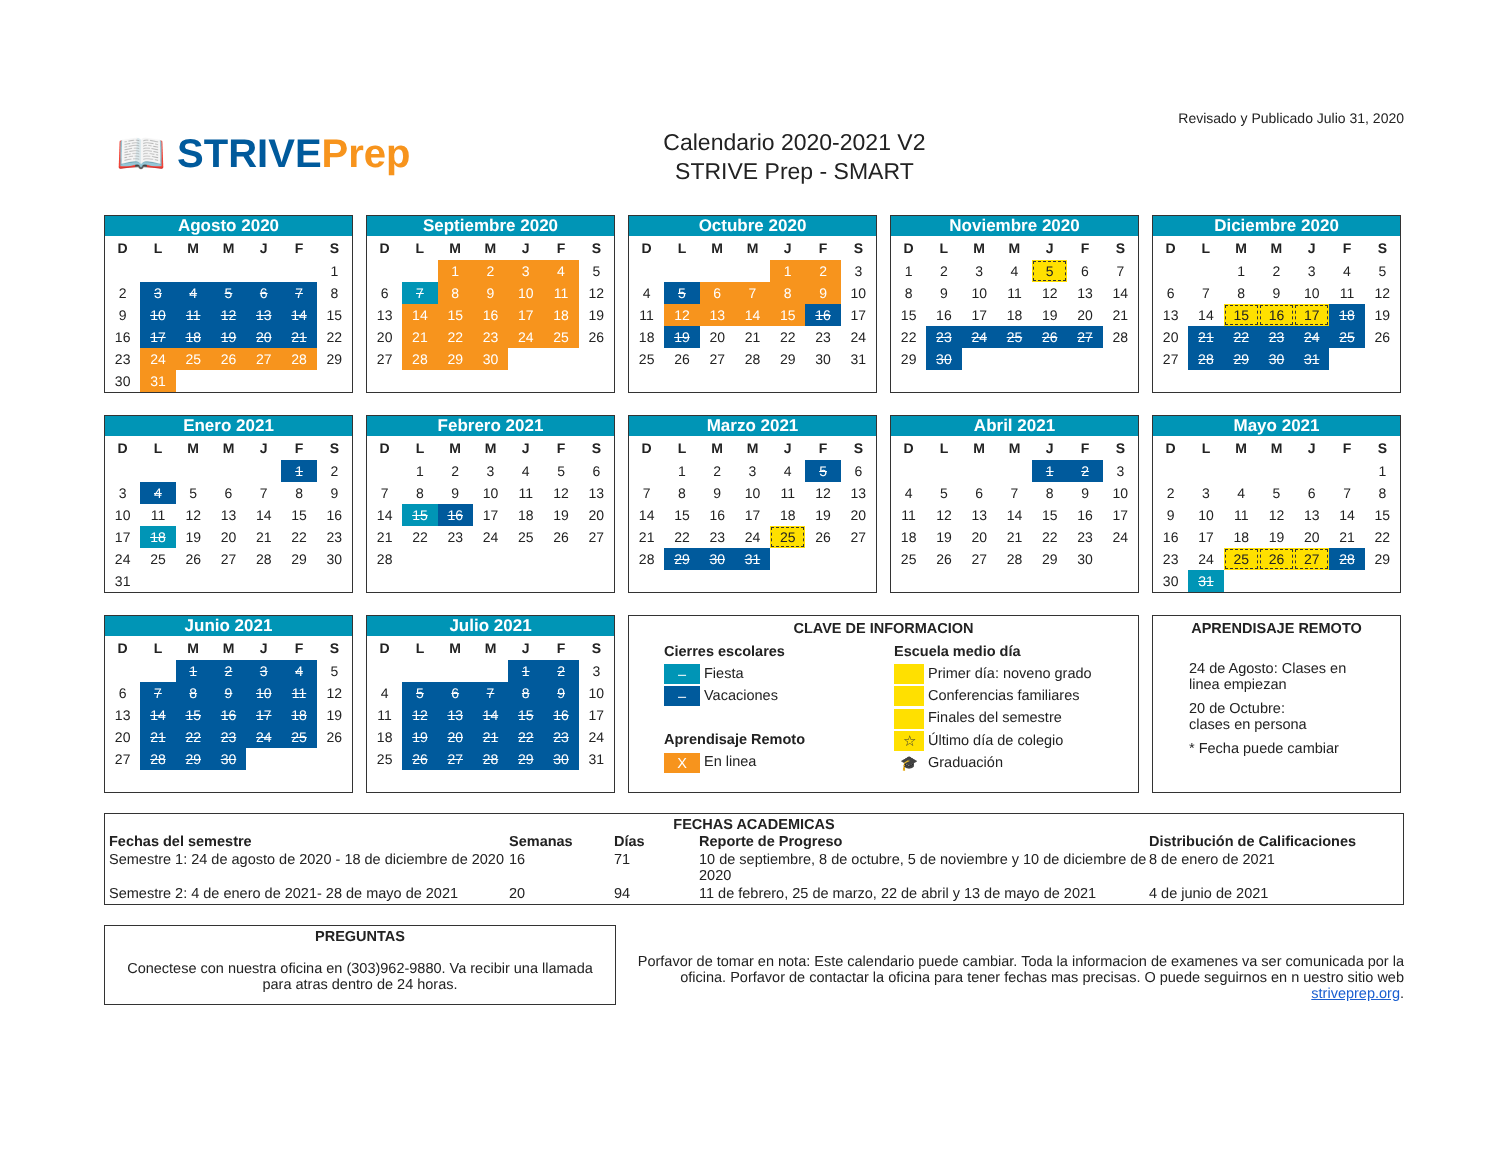📖 STRIVEPrep
Calendario 2020-2021 V2
STRIVE Prep - SMART
Revisado y Publicado Julio 31, 2020
| Agosto 2020 | | | | | | |
| --- | --- | --- | --- | --- | --- | --- |
| D | L | M | M | J | F | S |
| | | | | | | 1 |
| 2 | 3 | 4 | 5 | 6 | 7 | 8 |
| 9 | 10 | 11 | 12 | 13 | 14 | 15 |
| 16 | 17 | 18 | 19 | 20 | 21 | 22 |
| 23 | 24 | 25 | 26 | 27 | 28 | 29 |
| 30 | 31 | | | | | |
| Septiembre 2020 | | | | | | |
| --- | --- | --- | --- | --- | --- | --- |
| D | L | M | M | J | F | S |
| | | 1 | 2 | 3 | 4 | 5 |
| 6 | 7 | 8 | 9 | 10 | 11 | 12 |
| 13 | 14 | 15 | 16 | 17 | 18 | 19 |
| 20 | 21 | 22 | 23 | 24 | 25 | 26 |
| 27 | 28 | 29 | 30 | | | |
| Octubre 2020 | | | | | | |
| --- | --- | --- | --- | --- | --- | --- |
| D | L | M | M | J | F | S |
| | | | | 1 | 2 | 3 |
| 4 | 5 | 6 | 7 | 8 | 9 | 10 |
| 11 | 12 | 13 | 14 | 15 | 16 | 17 |
| 18 | 19 | 20 | 21 | 22 | 23 | 24 |
| 25 | 26 | 27 | 28 | 29 | 30 | 31 |
| Noviembre 2020 | | | | | | |
| --- | --- | --- | --- | --- | --- | --- |
| D | L | M | M | J | F | S |
| 1 | 2 | 3 | 4 | 5 | 6 | 7 |
| 8 | 9 | 10 | 11 | 12 | 13 | 14 |
| 15 | 16 | 17 | 18 | 19 | 20 | 21 |
| 22 | 23 | 24 | 25 | 26 | 27 | 28 |
| 29 | 30 | | | | | |
| Diciembre 2020 | | | | | | |
| --- | --- | --- | --- | --- | --- | --- |
| D | L | M | M | J | F | S |
| | | 1 | 2 | 3 | 4 | 5 |
| 6 | 7 | 8 | 9 | 10 | 11 | 12 |
| 13 | 14 | 15 | 16 | 17 | 18 | 19 |
| 20 | 21 | 22 | 23 | 24 | 25 | 26 |
| 27 | 28 | 29 | 30 | 31 | | |
| Enero 2021 | | | | | | |
| --- | --- | --- | --- | --- | --- | --- |
| D | L | M | M | J | F | S |
| | | | | | 1 | 2 |
| 3 | 4 | 5 | 6 | 7 | 8 | 9 |
| 10 | 11 | 12 | 13 | 14 | 15 | 16 |
| 17 | 18 | 19 | 20 | 21 | 22 | 23 |
| 24 | 25 | 26 | 27 | 28 | 29 | 30 |
| 31 | | | | | | |
| Febrero 2021 | | | | | | |
| --- | --- | --- | --- | --- | --- | --- |
| D | L | M | M | J | F | S |
| | 1 | 2 | 3 | 4 | 5 | 6 |
| 7 | 8 | 9 | 10 | 11 | 12 | 13 |
| 14 | 15 | 16 | 17 | 18 | 19 | 20 |
| 21 | 22 | 23 | 24 | 25 | 26 | 27 |
| 28 | | | | | | |
| Marzo 2021 | | | | | | |
| --- | --- | --- | --- | --- | --- | --- |
| D | L | M | M | J | F | S |
| | 1 | 2 | 3 | 4 | 5 | 6 |
| 7 | 8 | 9 | 10 | 11 | 12 | 13 |
| 14 | 15 | 16 | 17 | 18 | 19 | 20 |
| 21 | 22 | 23 | 24 | 25 | 26 | 27 |
| 28 | 29 | 30 | 31 | | | |
| Abril 2021 | | | | | | |
| --- | --- | --- | --- | --- | --- | --- |
| D | L | M | M | J | F | S |
| | | | | 1 | 2 | 3 |
| 4 | 5 | 6 | 7 | 8 | 9 | 10 |
| 11 | 12 | 13 | 14 | 15 | 16 | 17 |
| 18 | 19 | 20 | 21 | 22 | 23 | 24 |
| 25 | 26 | 27 | 28 | 29 | 30 | |
| Mayo 2021 | | | | | | |
| --- | --- | --- | --- | --- | --- | --- |
| D | L | M | M | J | F | S |
| | | | | | | 1 |
| 2 | 3 | 4 | 5 | 6 | 7 | 8 |
| 9 | 10 | 11 | 12 | 13 | 14 | 15 |
| 16 | 17 | 18 | 19 | 20 | 21 | 22 |
| 23 | 24 | 25 | 26 | 27 | 28 | 29 |
| 30 | 31 | | | | | |
| Junio 2021 | | | | | | |
| --- | --- | --- | --- | --- | --- | --- |
| D | L | M | M | J | F | S |
| | | 1 | 2 | 3 | 4 | 5 |
| 6 | 7 | 8 | 9 | 10 | 11 | 12 |
| 13 | 14 | 15 | 16 | 17 | 18 | 19 |
| 20 | 21 | 22 | 23 | 24 | 25 | 26 |
| 27 | 28 | 29 | 30 | | | |
| Julio 2021 | | | | | | |
| --- | --- | --- | --- | --- | --- | --- |
| D | L | M | M | J | F | S |
| | | | | 1 | 2 | 3 |
| 4 | 5 | 6 | 7 | 8 | 9 | 10 |
| 11 | 12 | 13 | 14 | 15 | 16 | 17 |
| 18 | 19 | 20 | 21 | 22 | 23 | 24 |
| 25 | 26 | 27 | 28 | 29 | 30 | 31 |
CLAVE DE INFORMACION
Cierres escolares
– Fiesta
– Vacaciones
Aprendisaje Remoto
X En linea
Escuela medio día
Primer día: noveno grado
Conferencias familiares
Finales del semestre
☆ Último día de colegio
🎓 Graduación
APRENDISAJE REMOTO
24 de Agosto: Clases en linea empiezan
20 de Octubre:
clases en persona
* Fecha puede cambiar
FECHAS ACADEMICAS
| Fechas del semestre | Semanas | Días | Reporte de Progreso | Distribución de Calificaciones |
| --- | --- | --- | --- | --- |
| Semestre 1: 24 de agosto de 2020 - 18 de diciembre de 2020 | 16 | 71 | 10 de septiembre, 8 de octubre, 5 de noviembre y 10 de diciembre de 2020 | 8 de enero de 2021 |
| Semestre 2: 4 de enero de 2021- 28 de mayo de 2021 | 20 | 94 | 11 de febrero, 25 de marzo, 22 de abril y 13 de mayo de 2021 | 4 de junio de 2021 |
PREGUNTAS
Conectese con nuestra oficina en (303)962-9880. Va recibir una llamada para atras dentro de 24 horas.
Porfavor de tomar en nota: Este calendario puede cambiar. Toda la informacion de examenes va ser comunicada por la oficina. Porfavor de contactar la oficina para tener fechas mas precisas. O puede seguirnos en n uestro sitio web striveprep.org.